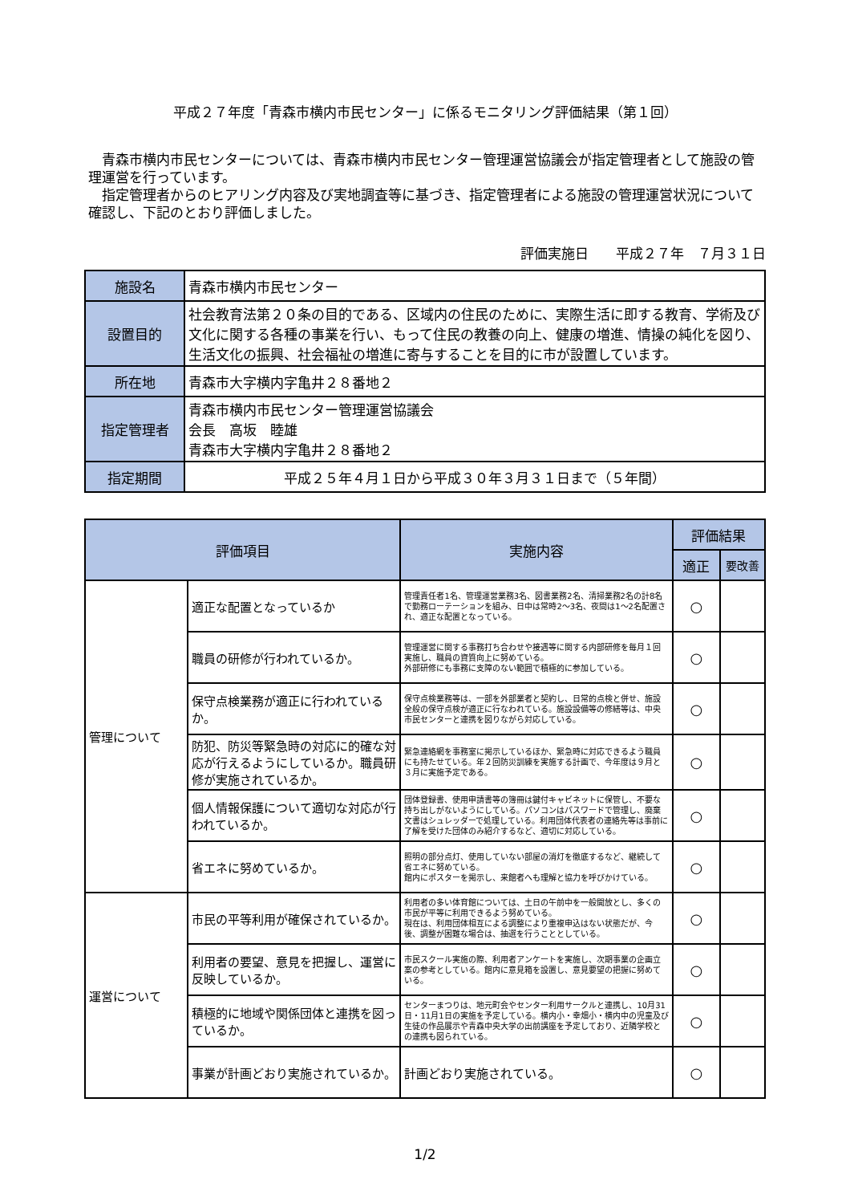平成２７年度「青森市横内市民センター」に係るモニタリング評価結果（第１回）
青森市横内市民センターについては、青森市横内市民センター管理運営協議会が指定管理者として施設の管理運営を行っています。
指定管理者からのヒアリング内容及び実地調査等に基づき、指定管理者による施設の管理運営状況について確認し、下記のとおり評価しました。
評価実施日　　平成２７年　７月３１日
| 施設名 | 青森市横内市民センター |
| 設置目的 | 社会教育法第２０条の目的である、区域内の住民のために、実際生活に即する教育、学術及び文化に関する各種の事業を行い、もって住民の教養の向上、健康の増進、情操の純化を図り、生活文化の振興、社会福祉の増進に寄与することを目的に市が設置しています。 |
| 所在地 | 青森市大字横内字亀井２８番地２ |
| 指定管理者 | 青森市横内市民センター管理運営協議会 会長 高坂 睦雄 青森市大字横内字亀井２８番地２ |
| 指定期間 | 平成２５年４月１日から平成３０年３月３１日まで（５年間） |
| 評価項目 | | 実施内容 | 評価結果 | |
| --- | --- | --- | --- | --- |
| | | | 適正 | 要改善 |
| 管理について | 適正な配置となっているか | 管理責任者1名、管理運営業務3名、図書業務2名、清掃業務2名の計8名で勤務ローテーションを組み、日中は常時2～3名、夜間は1～2名配置され、適正な配置となっている。 | ○ | |
| | 職員の研修が行われているか。 | 管理運営に関する事務打ち合わせや接遇等に関する内部研修を毎月１回実施し、職員の資質向上に努めている。 外部研修にも事務に支障のない範囲で積極的に参加している。 | ○ | |
| | 保守点検業務が適正に行われているか。 | 保守点検業務等は、一部を外部業者と契約し、日常的点検と併せ、施設全般の保守点検が適正に行なわれている。施設設備等の修繕等は、中央市民センターと連携を図りながら対応している。 | ○ | |
| | 防犯、防災等緊急時の対応に的確な対応が行えるようにしているか。職員研修が実施されているか。 | 緊急連絡網を事務室に掲示しているほか、緊急時に対応できるよう職員にも持たせている。年２回防災訓練を実施する計画で、今年度は９月と３月に実施予定である。 | ○ | |
| | 個人情報保護について適切な対応が行われているか。 | 団体登録書、使用申請書等の簿冊は鍵付キャビネットに保管し、不要な持ち出しがないようにしている。パソコンはパスワードで管理し、廃棄文書はシュレッダーで処理している。利用団体代表者の連絡先等は事前に了解を受けた団体のみ紹介するなど、適切に対応している。 | ○ | |
| | 省エネに努めているか。 | 照明の部分点灯、使用していない部屋の消灯を徹底するなど、継続して省エネに努めている。 館内にポスターを掲示し、来館者へも理解と協力を呼びかけている。 | ○ | |
| 運営について | 市民の平等利用が確保されているか。 | 利用者の多い体育館については、土日の午前中を一般開放とし、多くの市民が平等に利用できるよう努めている。 現在は、利用団体相互による調整により重複申込はない状態だが、今後、調整が困難な場合は、抽選を行うこととしている。 | ○ | |
| | 利用者の要望、意見を把握し、運営に反映しているか。 | 市民スクール実施の際、利用者アンケートを実施し、次期事業の企画立案の参考としている。館内に意見箱を設置し、意見要望の把握に努めている。 | ○ | |
| | 積極的に地域や関係団体と連携を図っているか。 | センターまつりは、地元町会やセンター利用サークルと連携し、10月31日・11月1日の実施を予定している。横内小・幸畑小・横内中の児童及び生徒の作品展示や青森中央大学の出前講座を予定しており、近隣学校との連携も図られている。 | ○ | |
| | 事業が計画どおり実施されているか。 | 計画どおり実施されている。 | ○ | |
1/2